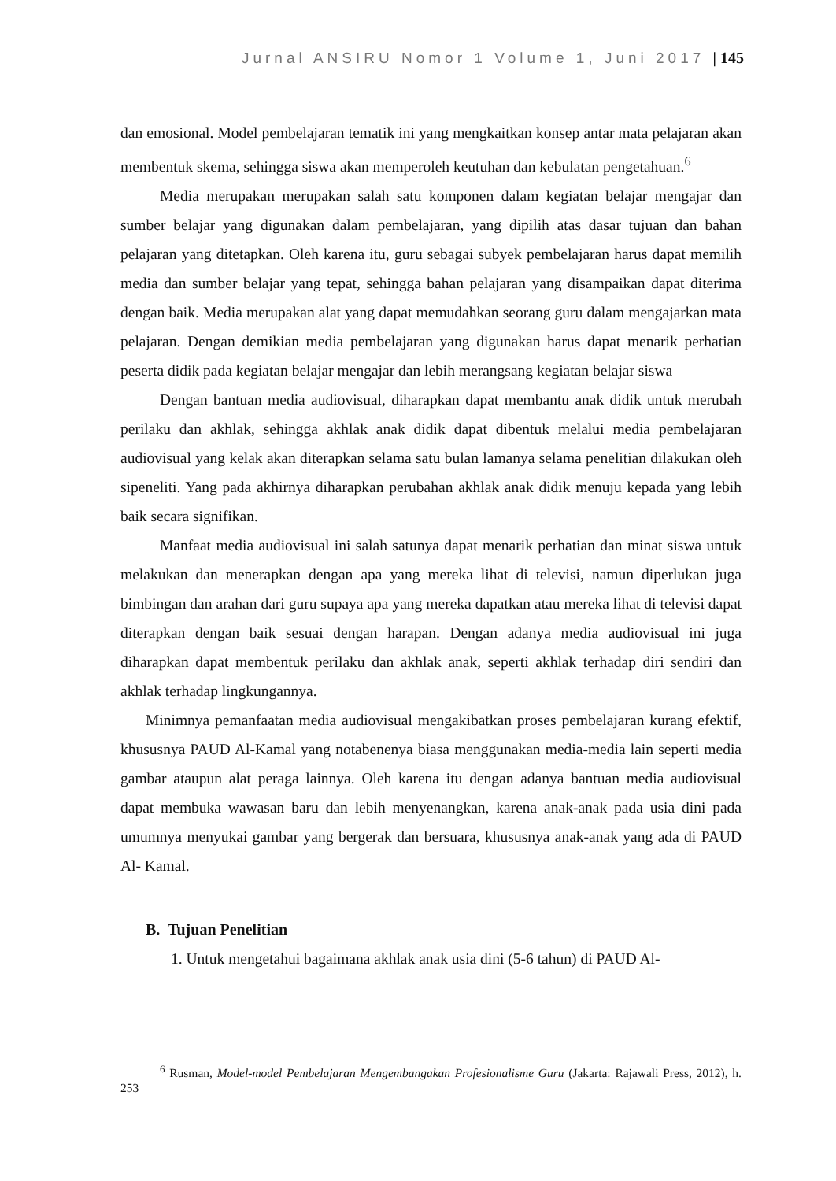Jurnal ANSIRU Nomor 1 Volume 1, Juni 2017 | 145
dan emosional. Model pembelajaran tematik ini yang mengkaitkan konsep antar mata pelajaran akan membentuk skema, sehingga siswa akan memperoleh keutuhan dan kebulatan pengetahuan.<sup>6</sup>
Media merupakan merupakan salah satu komponen dalam kegiatan belajar mengajar dan sumber belajar yang digunakan dalam pembelajaran, yang dipilih atas dasar tujuan dan bahan pelajaran yang ditetapkan. Oleh karena itu, guru sebagai subyek pembelajaran harus dapat memilih media dan sumber belajar yang tepat, sehingga bahan pelajaran yang disampaikan dapat diterima dengan baik. Media merupakan alat yang dapat memudahkan seorang guru dalam mengajarkan mata pelajaran. Dengan demikian media pembelajaran yang digunakan harus dapat menarik perhatian peserta didik pada kegiatan belajar mengajar dan lebih merangsang kegiatan belajar siswa
Dengan bantuan media audiovisual, diharapkan dapat membantu anak didik untuk merubah perilaku dan akhlak, sehingga akhlak anak didik dapat dibentuk melalui media pembelajaran audiovisual yang kelak akan diterapkan selama satu bulan lamanya selama penelitian dilakukan oleh sipeneliti. Yang pada akhirnya diharapkan perubahan akhlak anak didik menuju kepada yang lebih baik secara signifikan.
Manfaat media audiovisual ini salah satunya dapat menarik perhatian dan minat siswa untuk melakukan dan menerapkan dengan apa yang mereka lihat di televisi, namun diperlukan juga bimbingan dan arahan dari guru supaya apa yang mereka dapatkan atau mereka lihat di televisi dapat diterapkan dengan baik sesuai dengan harapan. Dengan adanya media audiovisual ini juga diharapkan dapat membentuk perilaku dan akhlak anak, seperti akhlak terhadap diri sendiri dan akhlak terhadap lingkungannya.
Minimnya pemanfaatan media audiovisual mengakibatkan proses pembelajaran kurang efektif, khususnya PAUD Al-Kamal yang notabenenya biasa menggunakan media-media lain seperti media gambar ataupun alat peraga lainnya. Oleh karena itu dengan adanya bantuan media audiovisual dapat membuka wawasan baru dan lebih menyenangkan, karena anak-anak pada usia dini pada umumnya menyukai gambar yang bergerak dan bersuara, khususnya anak-anak yang ada di PAUD Al- Kamal.
B. Tujuan Penelitian
1. Untuk mengetahui bagaimana akhlak anak usia dini (5-6 tahun) di PAUD Al-
<sup>6</sup> Rusman, Model-model Pembelajaran Mengembangakan Profesionalisme Guru (Jakarta: Rajawali Press, 2012), h. 253